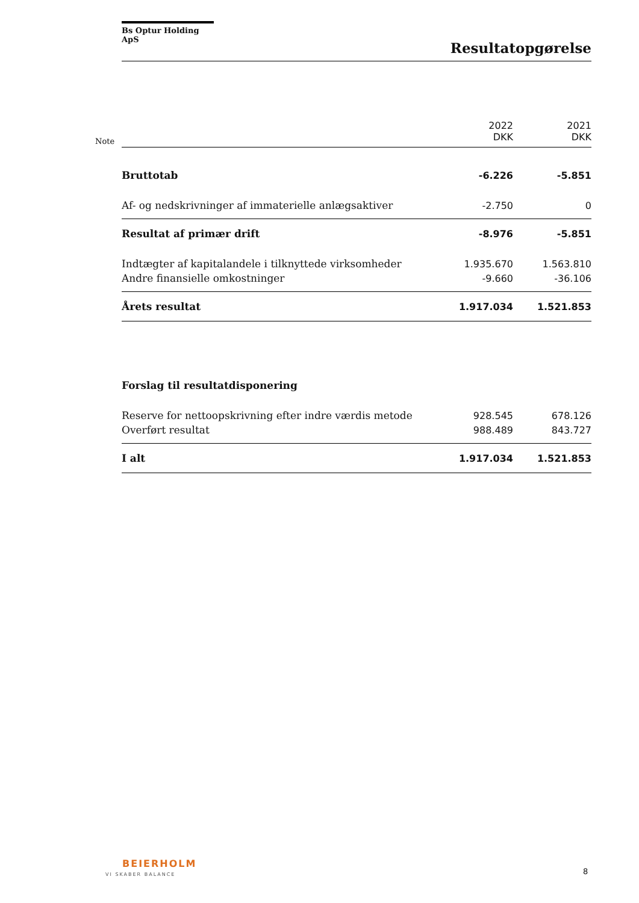Bs Optur Holding ApS
Resultatopgørelse
Note
| | 2022 DKK | 2021 DKK |
| Bruttotab | -6.226 | -5.851 |
| Af- og nedskrivninger af immaterielle anlægsaktiver | -2.750 | 0 |
| Resultat af primær drift | -8.976 | -5.851 |
| Indtægter af kapitalandele i tilknyttede virksomheder | 1.935.670 | 1.563.810 |
| Andre finansielle omkostninger | -9.660 | -36.106 |
| Årets resultat | 1.917.034 | 1.521.853 |
| Forslag til resultatdisponering | | |
| Reserve for nettoopskrivning efter indre værdis metode | 928.545 | 678.126 |
| Overført resultat | 988.489 | 843.727 |
| I alt | 1.917.034 | 1.521.853 |
BEIERHOLM
VI SKABER BALANCE 8